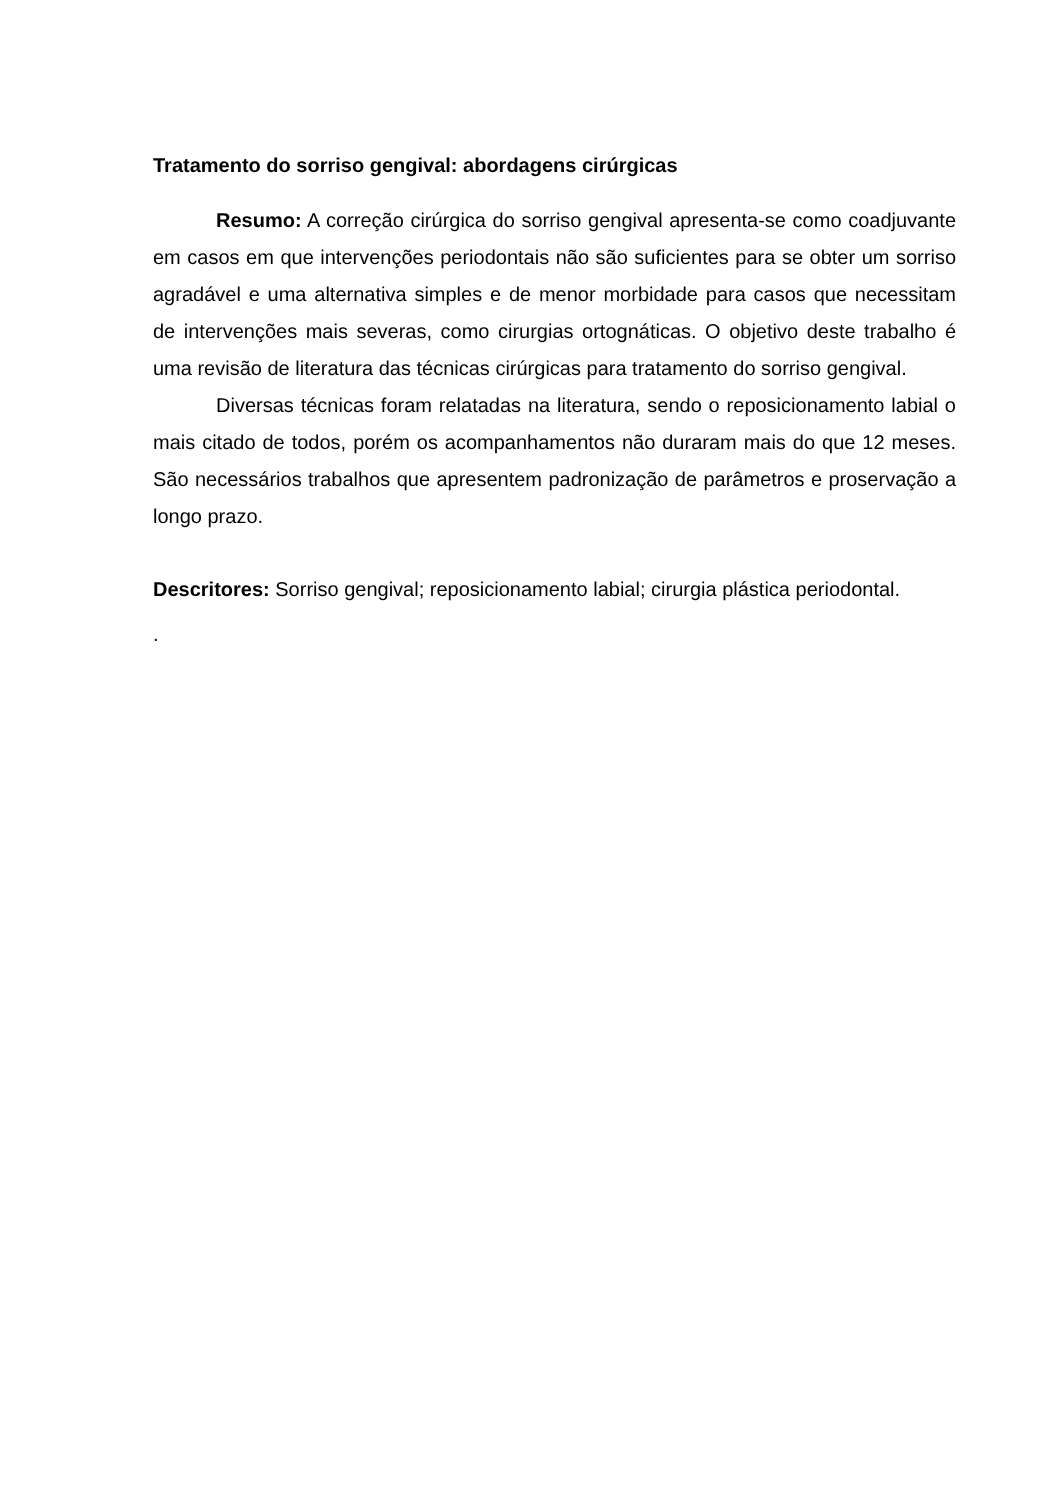Tratamento do sorriso gengival: abordagens cirúrgicas
Resumo: A correção cirúrgica do sorriso gengival apresenta-se como coadjuvante em casos em que intervenções periodontais não são suficientes para se obter um sorriso agradável e uma alternativa simples e de menor morbidade para casos que necessitam de intervenções mais severas, como cirurgias ortognáticas. O objetivo deste trabalho é uma revisão de literatura das técnicas cirúrgicas para tratamento do sorriso gengival.
Diversas técnicas foram relatadas na literatura, sendo o reposicionamento labial o mais citado de todos, porém os acompanhamentos não duraram mais do que 12 meses. São necessários trabalhos que apresentem padronização de parâmetros e proservação a longo prazo.
Descritores: Sorriso gengival; reposicionamento labial; cirurgia plástica periodontal.
.